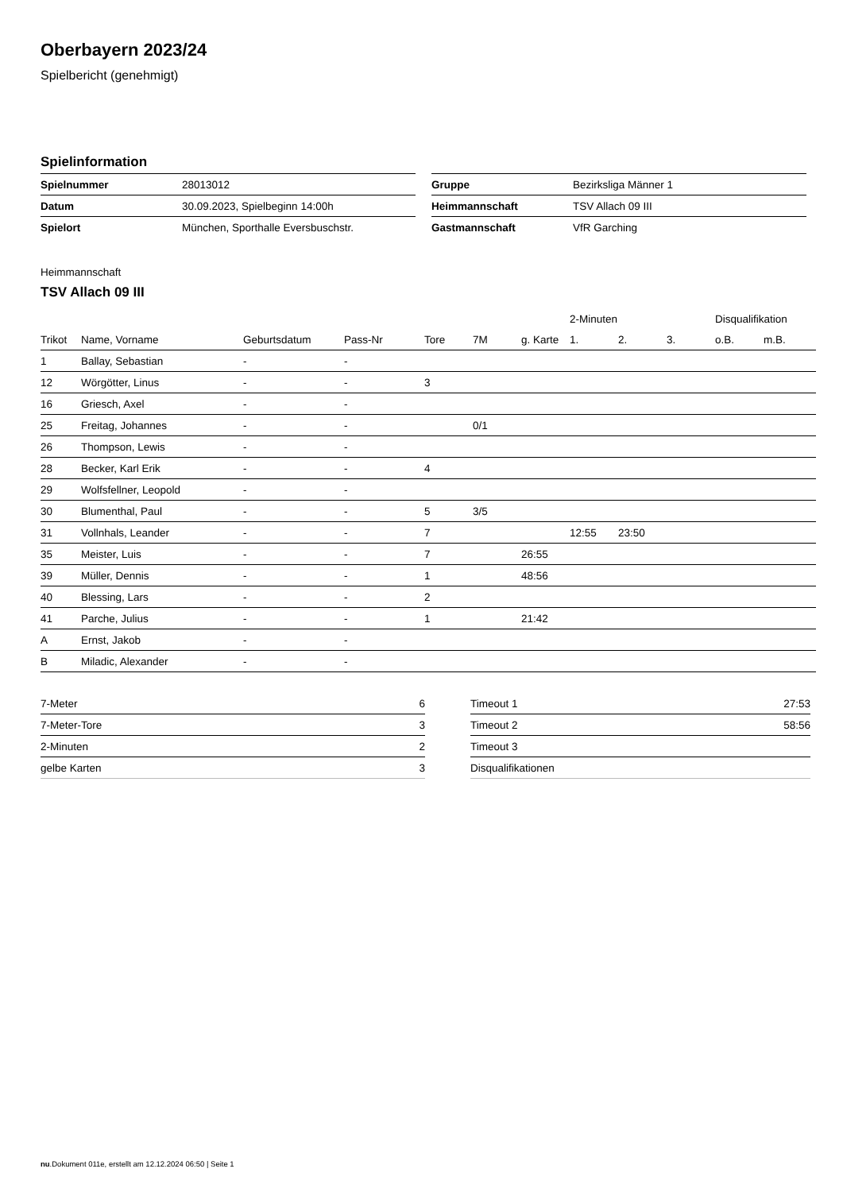Oberbayern 2023/24
Spielbericht (genehmigt)
Spielinformation
| Spielnummer | 28013012 |
| Datum | 30.09.2023, Spielbeginn 14:00h |
| Spielort | München, Sporthalle Eversbuschstr. |
| Gruppe | Bezirksliga Männer 1 |
| Heimmannschaft | TSV Allach 09 III |
| Gastmannschaft | VfR Garching |
Heimmannschaft
TSV Allach 09 III
| | | | | | | | 2-Minuten | | | Disqualifikation | |
| --- | --- | --- | --- | --- | --- | --- | --- | --- | --- | --- | --- |
| Trikot | Name, Vorname | Geburtsdatum | Pass-Nr | Tore | 7M | g. Karte | 1. | 2. | 3. | o.B. | m.B. |
| 1 | Ballay, Sebastian | - | - | | | | | | | | |
| 12 | Wörgötter, Linus | - | - | 3 | | | | | | | |
| 16 | Griesch, Axel | - | - | | | | | | | | |
| 25 | Freitag, Johannes | - | - | | 0/1 | | | | | | |
| 26 | Thompson, Lewis | - | - | | | | | | | | |
| 28 | Becker, Karl Erik | - | - | 4 | | | | | | | |
| 29 | Wolfsfellner, Leopold | - | - | | | | | | | | |
| 30 | Blumenthal, Paul | - | - | 5 | 3/5 | | | | | | |
| 31 | Vollnhals, Leander | - | - | 7 | | | 12:55 | 23:50 | | | |
| 35 | Meister, Luis | - | - | 7 | | 26:55 | | | | | |
| 39 | Müller, Dennis | - | - | 1 | | 48:56 | | | | | |
| 40 | Blessing, Lars | - | - | 2 | | | | | | | |
| 41 | Parche, Julius | - | - | 1 | | 21:42 | | | | | |
| A | Ernst, Jakob | - | - | | | | | | | | |
| B | Miladic, Alexander | - | - | | | | | | | | |
| 7-Meter | 6 |
| 7-Meter-Tore | 3 |
| 2-Minuten | 2 |
| gelbe Karten | 3 |
| Timeout 1 | 27:53 |
| Timeout 2 | 58:56 |
| Timeout 3 | |
| Disqualifikationen | |
nu.Dokument 011e, erstellt am 12.12.2024 06:50 | Seite 1